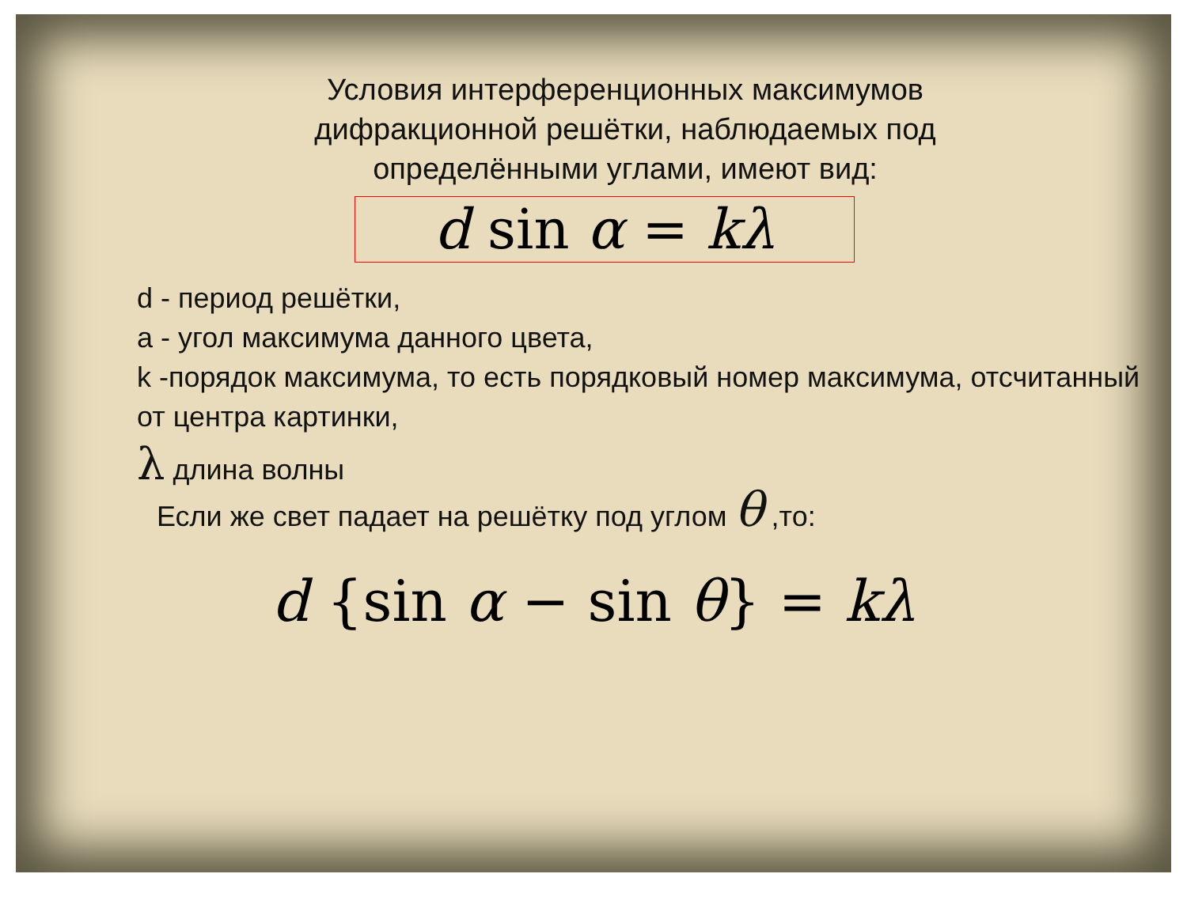Условия интерференционных максимумов дифракционной решётки, наблюдаемых под определёнными углами, имеют вид:
d sin α = kλ
d - период решётки,
a - угол максимума данного цвета,
k -порядок максимума, то есть порядковый номер максимума, отсчитанный от центра картинки,
λ длина волны
Если же свет падает на решётку под углом θ ,то:
d {sin α − sin θ} = kλ